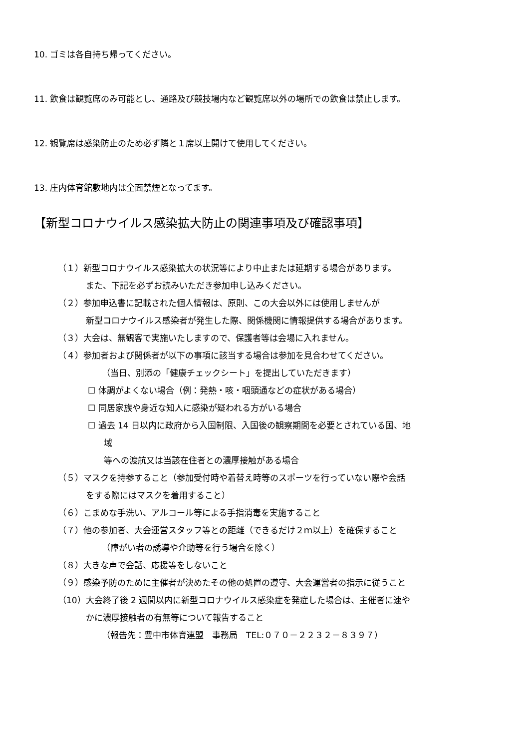10. ゴミは各自持ち帰ってください。
11. 飲食は観覧席のみ可能とし、通路及び競技場内など観覧席以外の場所での飲食は禁止します。
12. 観覧席は感染防止のため必ず隣と１席以上開けて使用してください。
13. 庄内体育館敷地内は全面禁煙となってます。
【新型コロナウイルス感染拡大防止の関連事項及び確認事項】
（１）新型コロナウイルス感染拡大の状況等により中止または延期する場合があります。
また、下記を必ずお読みいただき参加申し込みください。
（２）参加申込書に記載された個人情報は、原則、この大会以外には使用しませんが
新型コロナウイルス感染者が発生した際、関係機関に情報提供する場合があります。
（３）大会は、無観客で実施いたしますので、保護者等は会場に入れません。
（４）参加者および関係者が以下の事項に該当する場合は参加を見合わせてください。
（当日、別添の「健康チェックシート」を提出していただきます）
☐ 体調がよくない場合（例：発熱・咳・咽頭通などの症状がある場合）
☐ 同居家族や身近な知人に感染が疑われる方がいる場合
☐ 過去 14 日以内に政府から入国制限、入国後の観察期間を必要とされている国、地
域
等への渡航又は当該在住者との濃厚接触がある場合
（５）マスクを持参すること（参加受付時や着替え時等のスポーツを行っていない際や会話
をする際にはマスクを着用すること）
（６）こまめな手洗い、アルコール等による手指消毒を実施すること
（７）他の参加者、大会運営スタッフ等との距離（できるだけ２ｍ以上）を確保すること
（障がい者の誘導や介助等を行う場合を除く）
（８）大きな声で会話、応援等をしないこと
（９）感染予防のために主催者が決めたその他の処置の遵守、大会運営者の指示に従うこと
（10）大会終了後 2 週間以内に新型コロナウイルス感染症を発症した場合は、主催者に速や
かに濃厚接触者の有無等について報告すること
（報告先：豊中市体育連盟　事務局　TEL:０７０－２２３２－８３９７）